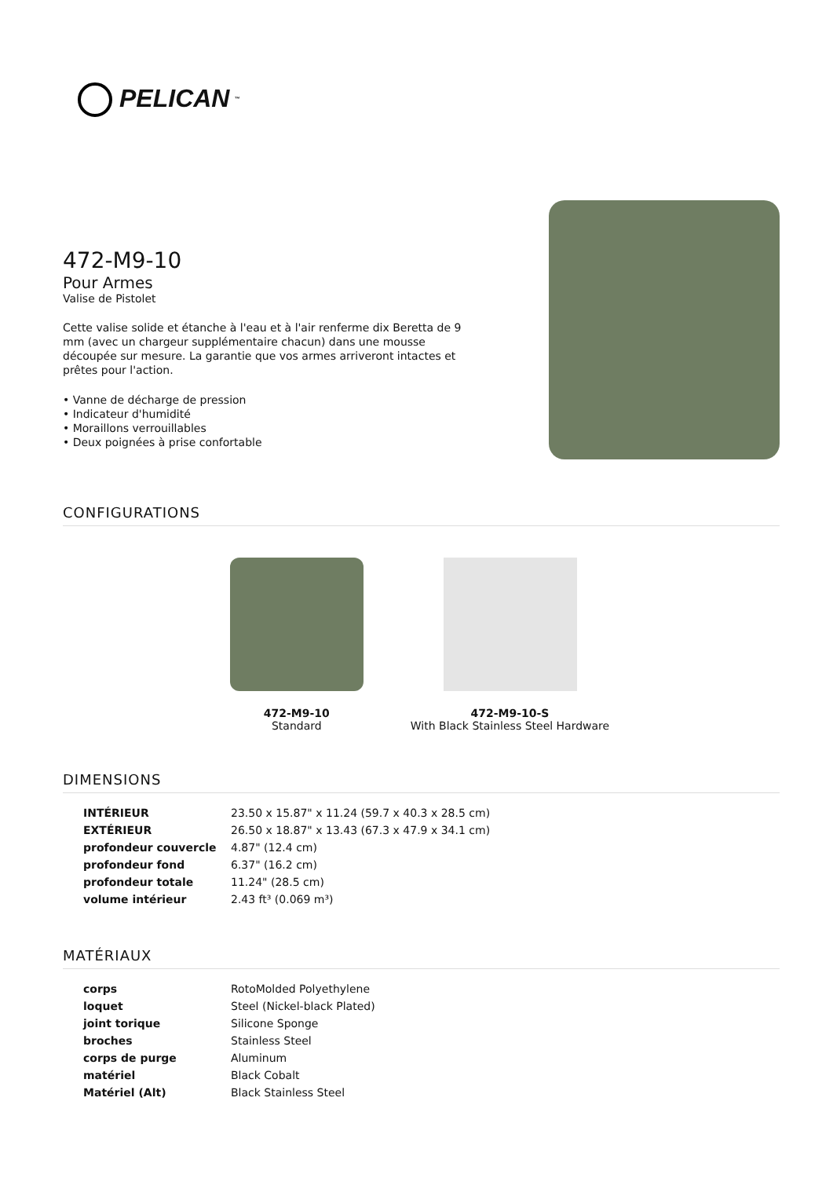PELICAN<sup>™</sup>
472-M9-10
Pour Armes
Valise de Pistolet
Cette valise solide et étanche à l'eau et à l'air renferme dix Beretta de 9 mm (avec un chargeur supplémentaire chacun) dans une mousse découpée sur mesure. La garantie que vos armes arriveront intactes et prêtes pour l'action.
• Vanne de décharge de pression
• Indicateur d'humidité
• Moraillons verrouillables
• Deux poignées à prise confortable
CONFIGURATIONS
472-M9-10
Standard
472-M9-10-S
With Black Stainless Steel Hardware
DIMENSIONS
| INTÉRIEUR | 23.50 x 15.87" x 11.24 (59.7 x 40.3 x 28.5 cm) |
| EXTÉRIEUR | 26.50 x 18.87" x 13.43 (67.3 x 47.9 x 34.1 cm) |
| profondeur couvercle | 4.87" (12.4 cm) |
| profondeur fond | 6.37" (16.2 cm) |
| profondeur totale | 11.24" (28.5 cm) |
| volume intérieur | 2.43 ft³ (0.069 m³) |
MATÉRIAUX
| corps | RotoMolded Polyethylene |
| loquet | Steel (Nickel-black Plated) |
| joint torique | Silicone Sponge |
| broches | Stainless Steel |
| corps de purge | Aluminum |
| matériel | Black Cobalt |
| Matériel (Alt) | Black Stainless Steel |